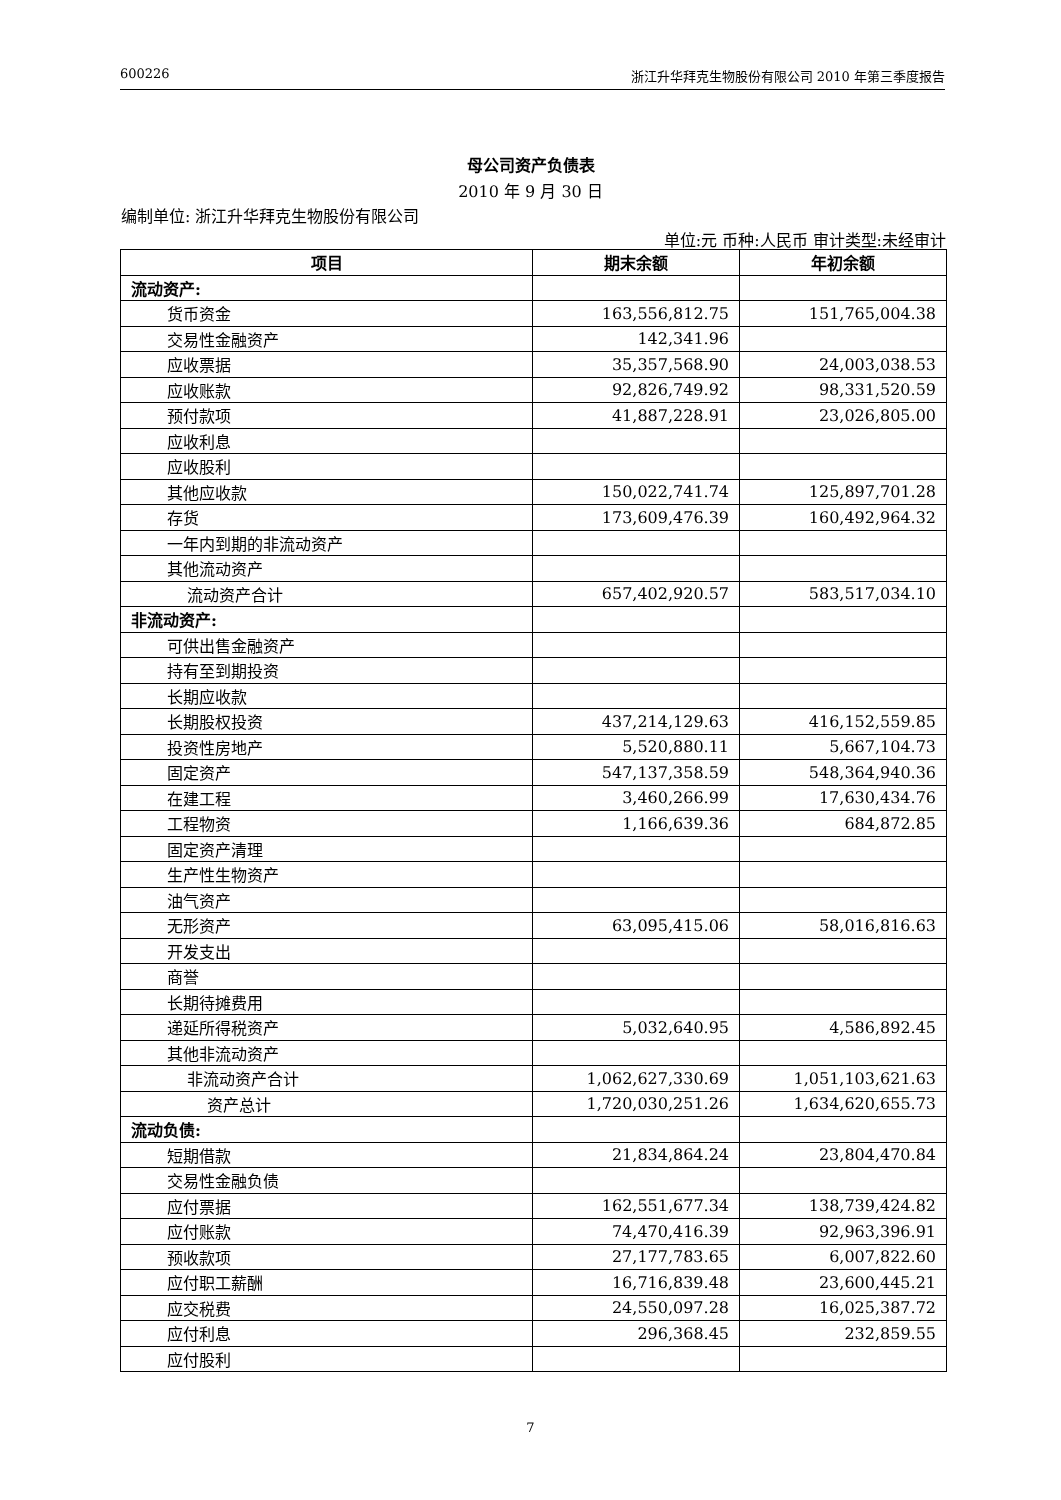600226 浙江升华拜克生物股份有限公司 2010 年第三季度报告
母公司资产负债表
2010 年 9 月 30 日
编制单位: 浙江升华拜克生物股份有限公司
单位:元 币种:人民币 审计类型:未经审计
| 项目 | 期末余额 | 年初余额 |
| --- | --- | --- |
| 流动资产: | | |
| 货币资金 | 163,556,812.75 | 151,765,004.38 |
| 交易性金融资产 | 142,341.96 | |
| 应收票据 | 35,357,568.90 | 24,003,038.53 |
| 应收账款 | 92,826,749.92 | 98,331,520.59 |
| 预付款项 | 41,887,228.91 | 23,026,805.00 |
| 应收利息 | | |
| 应收股利 | | |
| 其他应收款 | 150,022,741.74 | 125,897,701.28 |
| 存货 | 173,609,476.39 | 160,492,964.32 |
| 一年内到期的非流动资产 | | |
| 其他流动资产 | | |
| 流动资产合计 | 657,402,920.57 | 583,517,034.10 |
| 非流动资产: | | |
| 可供出售金融资产 | | |
| 持有至到期投资 | | |
| 长期应收款 | | |
| 长期股权投资 | 437,214,129.63 | 416,152,559.85 |
| 投资性房地产 | 5,520,880.11 | 5,667,104.73 |
| 固定资产 | 547,137,358.59 | 548,364,940.36 |
| 在建工程 | 3,460,266.99 | 17,630,434.76 |
| 工程物资 | 1,166,639.36 | 684,872.85 |
| 固定资产清理 | | |
| 生产性生物资产 | | |
| 油气资产 | | |
| 无形资产 | 63,095,415.06 | 58,016,816.63 |
| 开发支出 | | |
| 商誉 | | |
| 长期待摊费用 | | |
| 递延所得税资产 | 5,032,640.95 | 4,586,892.45 |
| 其他非流动资产 | | |
| 非流动资产合计 | 1,062,627,330.69 | 1,051,103,621.63 |
| 资产总计 | 1,720,030,251.26 | 1,634,620,655.73 |
| 流动负债: | | |
| 短期借款 | 21,834,864.24 | 23,804,470.84 |
| 交易性金融负债 | | |
| 应付票据 | 162,551,677.34 | 138,739,424.82 |
| 应付账款 | 74,470,416.39 | 92,963,396.91 |
| 预收款项 | 27,177,783.65 | 6,007,822.60 |
| 应付职工薪酬 | 16,716,839.48 | 23,600,445.21 |
| 应交税费 | 24,550,097.28 | 16,025,387.72 |
| 应付利息 | 296,368.45 | 232,859.55 |
| 应付股利 | | |
7